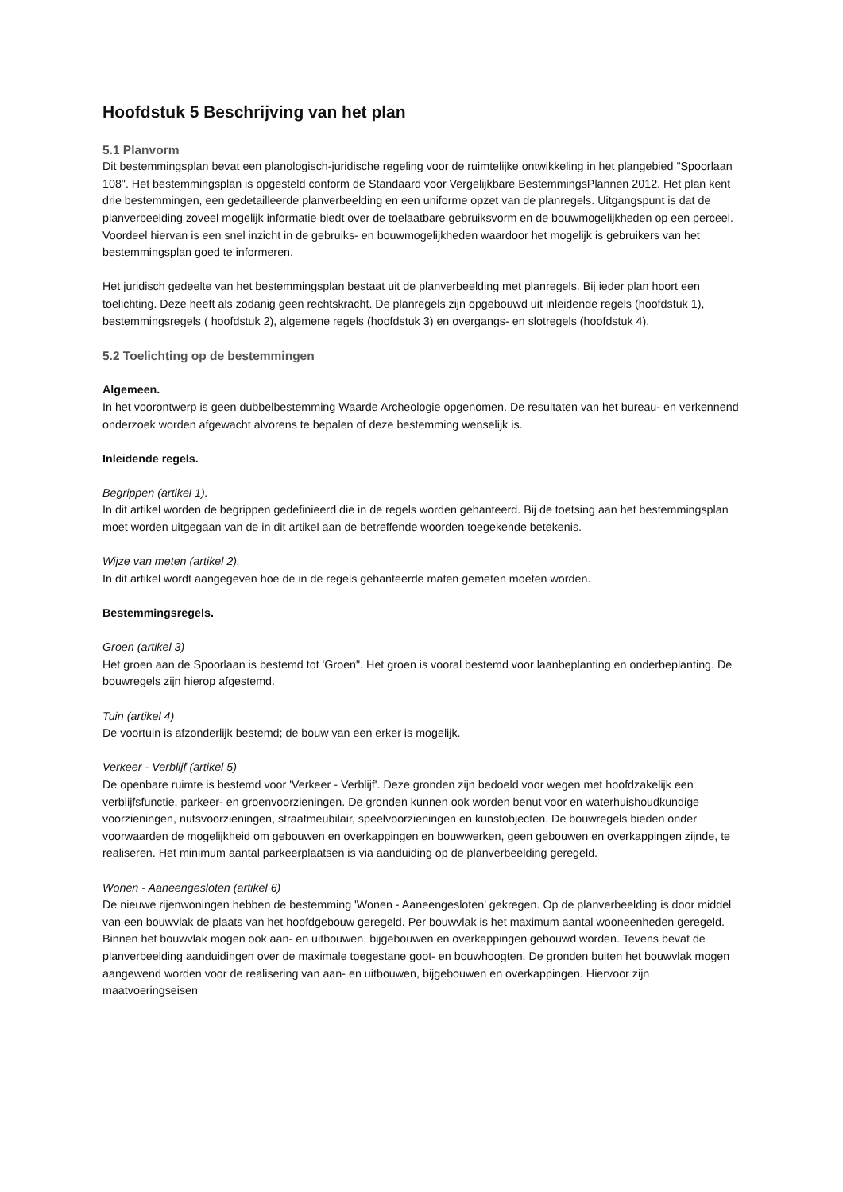Hoofdstuk 5 Beschrijving van het plan
5.1 Planvorm
Dit bestemmingsplan bevat een planologisch-juridische regeling voor de ruimtelijke ontwikkeling in het plangebied "Spoorlaan 108". Het bestemmingsplan is opgesteld conform de Standaard voor Vergelijkbare BestemmingsPlannen 2012. Het plan kent drie bestemmingen, een gedetailleerde planverbeelding en een uniforme opzet van de planregels. Uitgangspunt is dat de planverbeelding zoveel mogelijk informatie biedt over de toelaatbare gebruiksvorm en de bouwmogelijkheden op een perceel. Voordeel hiervan is een snel inzicht in de gebruiks- en bouwmogelijkheden waardoor het mogelijk is gebruikers van het bestemmingsplan goed te informeren.
Het juridisch gedeelte van het bestemmingsplan bestaat uit de planverbeelding met planregels. Bij ieder plan hoort een toelichting. Deze heeft als zodanig geen rechtskracht. De planregels zijn opgebouwd uit inleidende regels (hoofdstuk 1), bestemmingsregels ( hoofdstuk 2), algemene regels (hoofdstuk 3) en overgangs- en slotregels (hoofdstuk 4).
5.2 Toelichting op de bestemmingen
Algemeen.
In het voorontwerp is geen dubbelbestemming Waarde Archeologie opgenomen. De resultaten van het bureau- en verkennend onderzoek worden afgewacht alvorens te bepalen of deze bestemming wenselijk is.
Inleidende regels.
Begrippen (artikel 1).
In dit artikel worden de begrippen gedefinieerd die in de regels worden gehanteerd. Bij de toetsing aan het bestemmingsplan moet worden uitgegaan van de in dit artikel aan de betreffende woorden toegekende betekenis.
Wijze van meten (artikel 2).
In dit artikel wordt aangegeven hoe de in de regels gehanteerde maten gemeten moeten worden.
Bestemmingsregels.
Groen (artikel 3)
Het groen aan de Spoorlaan is bestemd tot 'Groen". Het groen is vooral bestemd voor laanbeplanting en onderbeplanting. De bouwregels zijn hierop afgestemd.
Tuin (artikel 4)
De voortuin is afzonderlijk bestemd; de bouw van een erker is mogelijk.
Verkeer - Verblijf (artikel 5)
De openbare ruimte is bestemd voor 'Verkeer - Verblijf'. Deze gronden zijn bedoeld voor wegen met hoofdzakelijk een verblijfsfunctie, parkeer- en groenvoorzieningen. De gronden kunnen ook worden benut voor en waterhuishoudkundige voorzieningen, nutsvoorzieningen, straatmeubilair, speelvoorzieningen en kunstobjecten. De bouwregels bieden onder voorwaarden de mogelijkheid om gebouwen en overkappingen en bouwwerken, geen gebouwen en overkappingen zijnde, te realiseren. Het minimum aantal parkeerplaatsen is via aanduiding op de planverbeelding geregeld.
Wonen - Aaneengesloten (artikel 6)
De nieuwe rijenwoningen hebben de bestemming 'Wonen - Aaneengesloten' gekregen. Op de planverbeelding is door middel van een bouwvlak de plaats van het hoofdgebouw geregeld. Per bouwvlak is het maximum aantal wooneenheden geregeld. Binnen het bouwvlak mogen ook aan- en uitbouwen, bijgebouwen en overkappingen gebouwd worden. Tevens bevat de planverbeelding aanduidingen over de maximale toegestane goot- en bouwhoogten. De gronden buiten het bouwvlak mogen aangewend worden voor de realisering van aan- en uitbouwen, bijgebouwen en overkappingen. Hiervoor zijn maatvoeringseisen